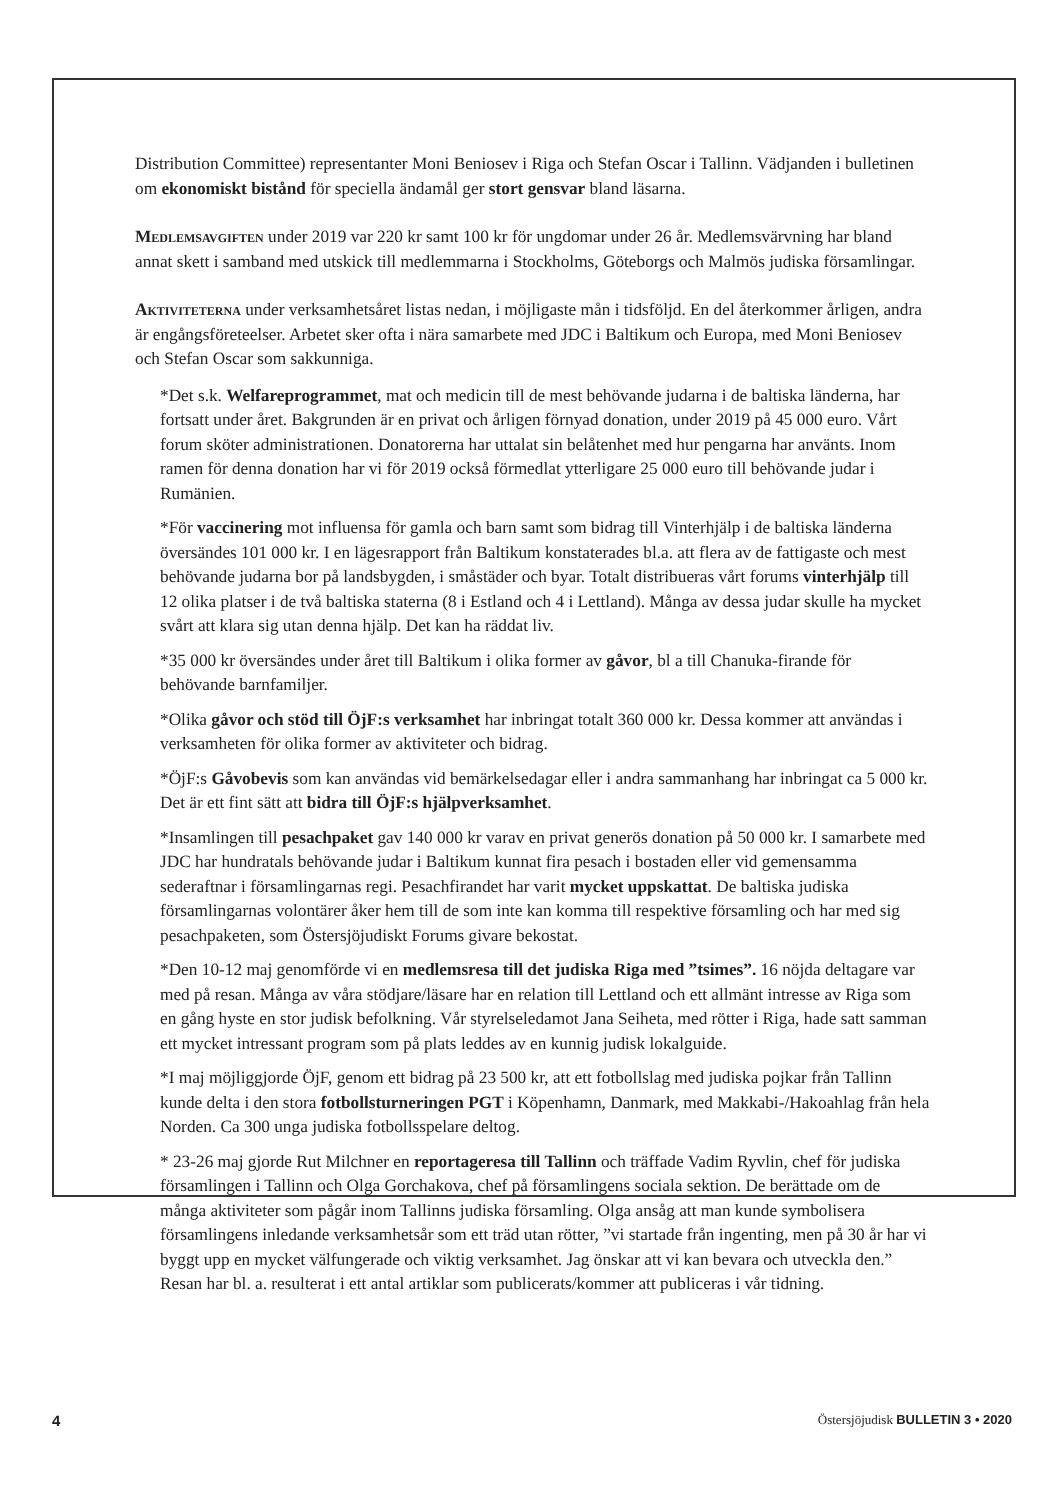Distribution Committee) representanter Moni Beniosev i Riga och Stefan Oscar i Tallinn. Vädjanden i bulletinen om ekonomiskt bistånd för speciella ändamål ger stort gensvar bland läsarna.
Medlemsavgiften under 2019 var 220 kr samt 100 kr för ungdomar under 26 år. Medlemsvärvning har bland annat skett i samband med utskick till medlemmarna i Stockholms, Göteborgs och Malmös judiska församlingar.
Aktiviteterna under verksamhetsåret listas nedan, i möjligaste mån i tidsföljd. En del återkommer årligen, andra är engångsföreteelser. Arbetet sker ofta i nära samarbete med JDC i Baltikum och Europa, med Moni Beniosev och Stefan Oscar som sakkunniga.
*Det s.k. Welfareprogrammet, mat och medicin till de mest behövande judarna i de baltiska länderna, har fortsatt under året. Bakgrunden är en privat och årligen förnyad donation, under 2019 på 45 000 euro. Vårt forum sköter administrationen. Donatorerna har uttalat sin belåtenhet med hur pengarna har använts. Inom ramen för denna donation har vi för 2019 också förmedlat ytterligare 25 000 euro till behövande judar i Rumänien.
*För vaccinering mot influensa för gamla och barn samt som bidrag till Vinterhjälp i de baltiska länderna översändes 101 000 kr. I en lägesrapport från Baltikum konstaterades bl.a. att flera av de fattigaste och mest behövande judarna bor på landsbygden, i småstäder och byar. Totalt distribueras vårt forums vinterhjälp till 12 olika platser i de två baltiska staterna (8 i Estland och 4 i Lettland). Många av dessa judar skulle ha mycket svårt att klara sig utan denna hjälp. Det kan ha räddat liv.
*35 000 kr översändes under året till Baltikum i olika former av gåvor, bl a till Chanuka-firande för behövande barnfamiljer.
*Olika gåvor och stöd till ÖjF:s verksamhet har inbringat totalt 360 000 kr. Dessa kommer att användas i verksamheten för olika former av aktiviteter och bidrag.
*ÖjF:s Gåvobevis som kan användas vid bemärkelsedagar eller i andra sammanhang har inbringat ca 5 000 kr. Det är ett fint sätt att bidra till ÖjF:s hjälpverksamhet.
*Insamlingen till pesachpaket gav 140 000 kr varav en privat generös donation på 50 000 kr. I samarbete med JDC har hundratals behövande judar i Baltikum kunnat fira pesach i bostaden eller vid gemensamma sederaftnar i församlingarnas regi. Pesachfirandet har varit mycket uppskattat. De baltiska judiska församlingarnas volontärer åker hem till de som inte kan komma till respektive församling och har med sig pesachpaketen, som Östersjöjudiskt Forums givare bekostat.
*Den 10-12 maj genomförde vi en medlemsresa till det judiska Riga med ”tsimes”. 16 nöjda deltagare var med på resan. Många av våra stödjare/läsare har en relation till Lettland och ett allmänt intresse av Riga som en gång hyste en stor judisk befolkning. Vår styrelseledamot Jana Seiheta, med rötter i Riga, hade satt samman ett mycket intressant program som på plats leddes av en kunnig judisk lokalguide.
*I maj möjliggjorde ÖjF, genom ett bidrag på 23 500 kr, att ett fotbollslag med judiska pojkar från Tallinn kunde delta i den stora fotbollsturneringen PGT i Köpenhamn, Danmark, med Makkabi-/Hakoahlag från hela Norden. Ca 300 unga judiska fotbollsspelare deltog.
* 23-26 maj gjorde Rut Milchner en reportageresa till Tallinn och träffade Vadim Ryvlin, chef för judiska församlingen i Tallinn och Olga Gorchakova, chef på församlingens sociala sektion. De berättade om de många aktiviteter som pågår inom Tallinns judiska församling. Olga ansåg att man kunde symbolisera församlingens inledande verksamhetsår som ett träd utan rötter, ”vi startade från ingenting, men på 30 år har vi byggt upp en mycket välfungerade och viktig verksamhet. Jag önskar att vi kan bevara och utveckla den.” Resan har bl. a. resulterat i ett antal artiklar som publicerats/kommer att publiceras i vår tidning.
4 Östersjöjudisk BULLETIN 3 • 2020